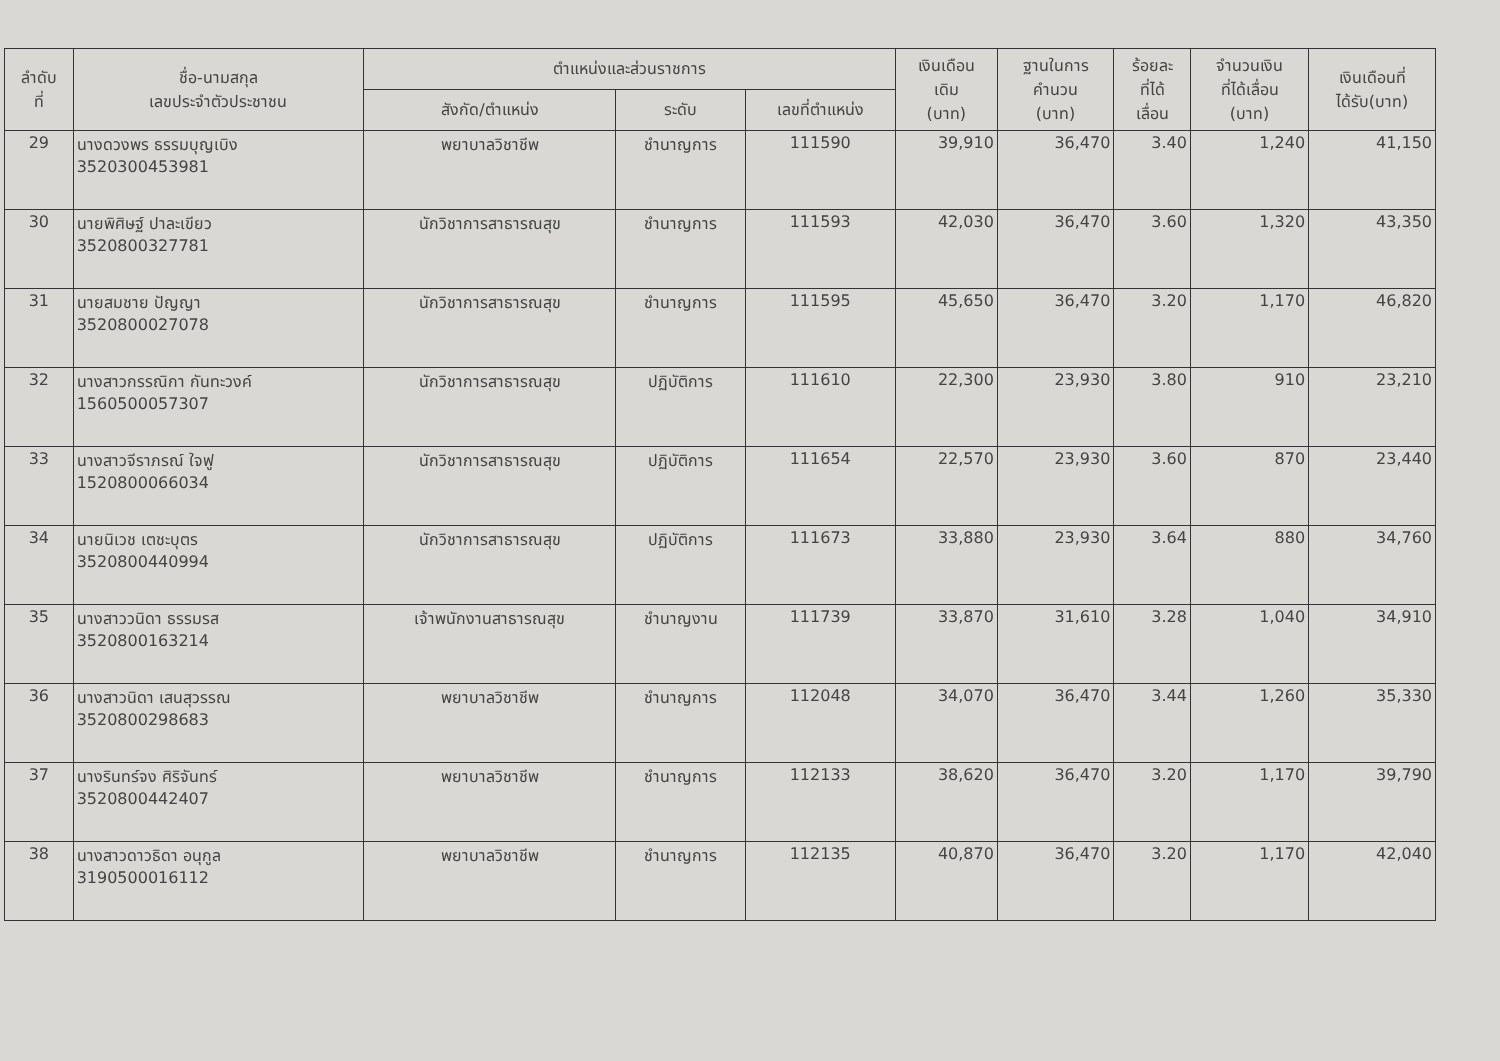| ลำดับ ที่ | ชื่อ-นามสกุล เลขประจำตัวประชาชน | ตำแหน่งและส่วนราชการ | | | เงินเดือน เดิม (บาท) | ฐานในการ คำนวน (บาท) | ร้อยละ ที่ได้ เลื่อน | จำนวนเงิน ที่ได้เลื่อน (บาท) | เงินเดือนที่ ได้รับ(บาท) |
| --- | --- | --- | --- | --- | --- | --- | --- | --- | --- |
| | | สังกัด/ตำแหน่ง | ระดับ | เลขที่ตำแหน่ง | | | | | |
| 29 | นางดวงพร ธรรมบุญเบิง 3520300453981 | พยาบาลวิชาชีพ | ชำนาญการ | 111590 | 39,910 | 36,470 | 3.40 | 1,240 | 41,150 |
| 30 | นายพิศิษฐ์ ปาละเขียว 3520800327781 | นักวิชาการสาธารณสุข | ชำนาญการ | 111593 | 42,030 | 36,470 | 3.60 | 1,320 | 43,350 |
| 31 | นายสมชาย ปัญญา 3520800027078 | นักวิชาการสาธารณสุข | ชำนาญการ | 111595 | 45,650 | 36,470 | 3.20 | 1,170 | 46,820 |
| 32 | นางสาวกรรณิกา กันทะวงค์ 1560500057307 | นักวิชาการสาธารณสุข | ปฏิบัติการ | 111610 | 22,300 | 23,930 | 3.80 | 910 | 23,210 |
| 33 | นางสาวจีราภรณ์ ใจฟู 1520800066034 | นักวิชาการสาธารณสุข | ปฏิบัติการ | 111654 | 22,570 | 23,930 | 3.60 | 870 | 23,440 |
| 34 | นายนิเวช เตชะบุตร 3520800440994 | นักวิชาการสาธารณสุข | ปฏิบัติการ | 111673 | 33,880 | 23,930 | 3.64 | 880 | 34,760 |
| 35 | นางสาววนิดา ธรรมรส 3520800163214 | เจ้าพนักงานสาธารณสุข | ชำนาญงาน | 111739 | 33,870 | 31,610 | 3.28 | 1,040 | 34,910 |
| 36 | นางสาวนิดา เสนสุวรรณ 3520800298683 | พยาบาลวิชาชีพ | ชำนาญการ | 112048 | 34,070 | 36,470 | 3.44 | 1,260 | 35,330 |
| 37 | นางรินทร์จง ศิริจันทร์ 3520800442407 | พยาบาลวิชาชีพ | ชำนาญการ | 112133 | 38,620 | 36,470 | 3.20 | 1,170 | 39,790 |
| 38 | นางสาวดาวธิดา อนุกูล 3190500016112 | พยาบาลวิชาชีพ | ชำนาญการ | 112135 | 40,870 | 36,470 | 3.20 | 1,170 | 42,040 |